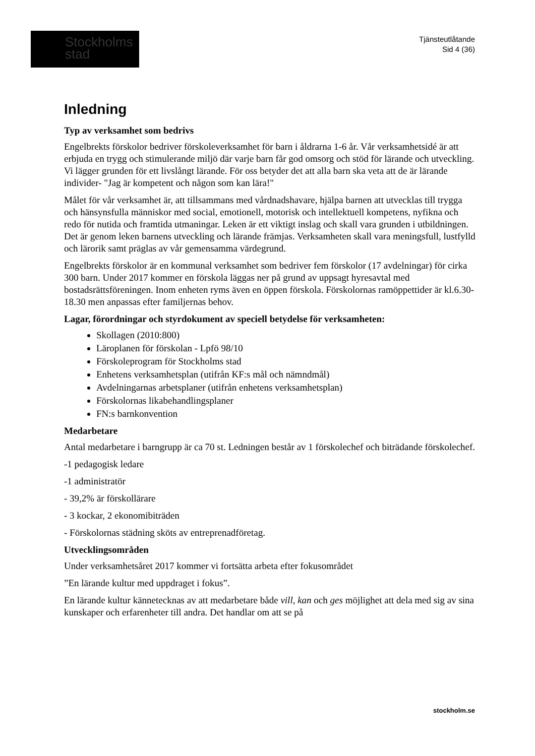Stockholms
stad
Tjänsteutlåtande
Sid 4 (36)
Inledning
Typ av verksamhet som bedrivs
Engelbrekts förskolor bedriver förskoleverksamhet för barn i åldrarna 1-6 år. Vår verksamhetsidé är att erbjuda en trygg och stimulerande miljö där varje barn får god omsorg och stöd för lärande och utveckling. Vi lägger grunden för ett livslångt lärande. För oss betyder det att alla barn ska veta att de är lärande individer- "Jag är kompetent och någon som kan lära!"
Målet för vår verksamhet är, att tillsammans med vårdnadshavare, hjälpa barnen att utvecklas till trygga och hänsynsfulla människor med social, emotionell, motorisk och intellektuell kompetens, nyfikna och redo för nutida och framtida utmaningar. Leken är ett viktigt inslag och skall vara grunden i utbildningen. Det är genom leken barnens utveckling och lärande främjas. Verksamheten skall vara meningsfull, lustfylld och lärorik samt präglas av vår gemensamma värdegrund.
Engelbrekts förskolor är en kommunal verksamhet som bedriver fem förskolor (17 avdelningar) för cirka 300 barn. Under 2017 kommer en förskola läggas ner på grund av uppsagt hyresavtal med bostadsrättsföreningen. Inom enheten ryms även en öppen förskola. Förskolornas ramöppettider är kl.6.30-18.30 men anpassas efter familjernas behov.
Lagar, förordningar och styrdokument av speciell betydelse för verksamheten:
Skollagen (2010:800)
Läroplanen för förskolan - Lpfö 98/10
Förskoleprogram för Stockholms stad
Enhetens verksamhetsplan (utifrån KF:s mål och nämndmål)
Avdelningarnas arbetsplaner (utifrån enhetens verksamhetsplan)
Förskolornas likabehandlingsplaner
FN:s barnkonvention
Medarbetare
Antal medarbetare i barngrupp är ca 70 st. Ledningen består av 1 förskolechef och biträdande förskolechef.
-1 pedagogisk ledare
-1 administratör
- 39,2% är förskollärare
- 3 kockar, 2 ekonomibiträden
- Förskolornas städning sköts av entreprenadföretag.
Utvecklingsområden
Under verksamhetsåret 2017 kommer vi fortsätta arbeta efter fokusområdet
”En lärande kultur med uppdraget i fokus”.
En lärande kultur kännetecknas av att medarbetare både vill, kan och ges möjlighet att dela med sig av sina kunskaper och erfarenheter till andra. Det handlar om att se på
stockholm.se